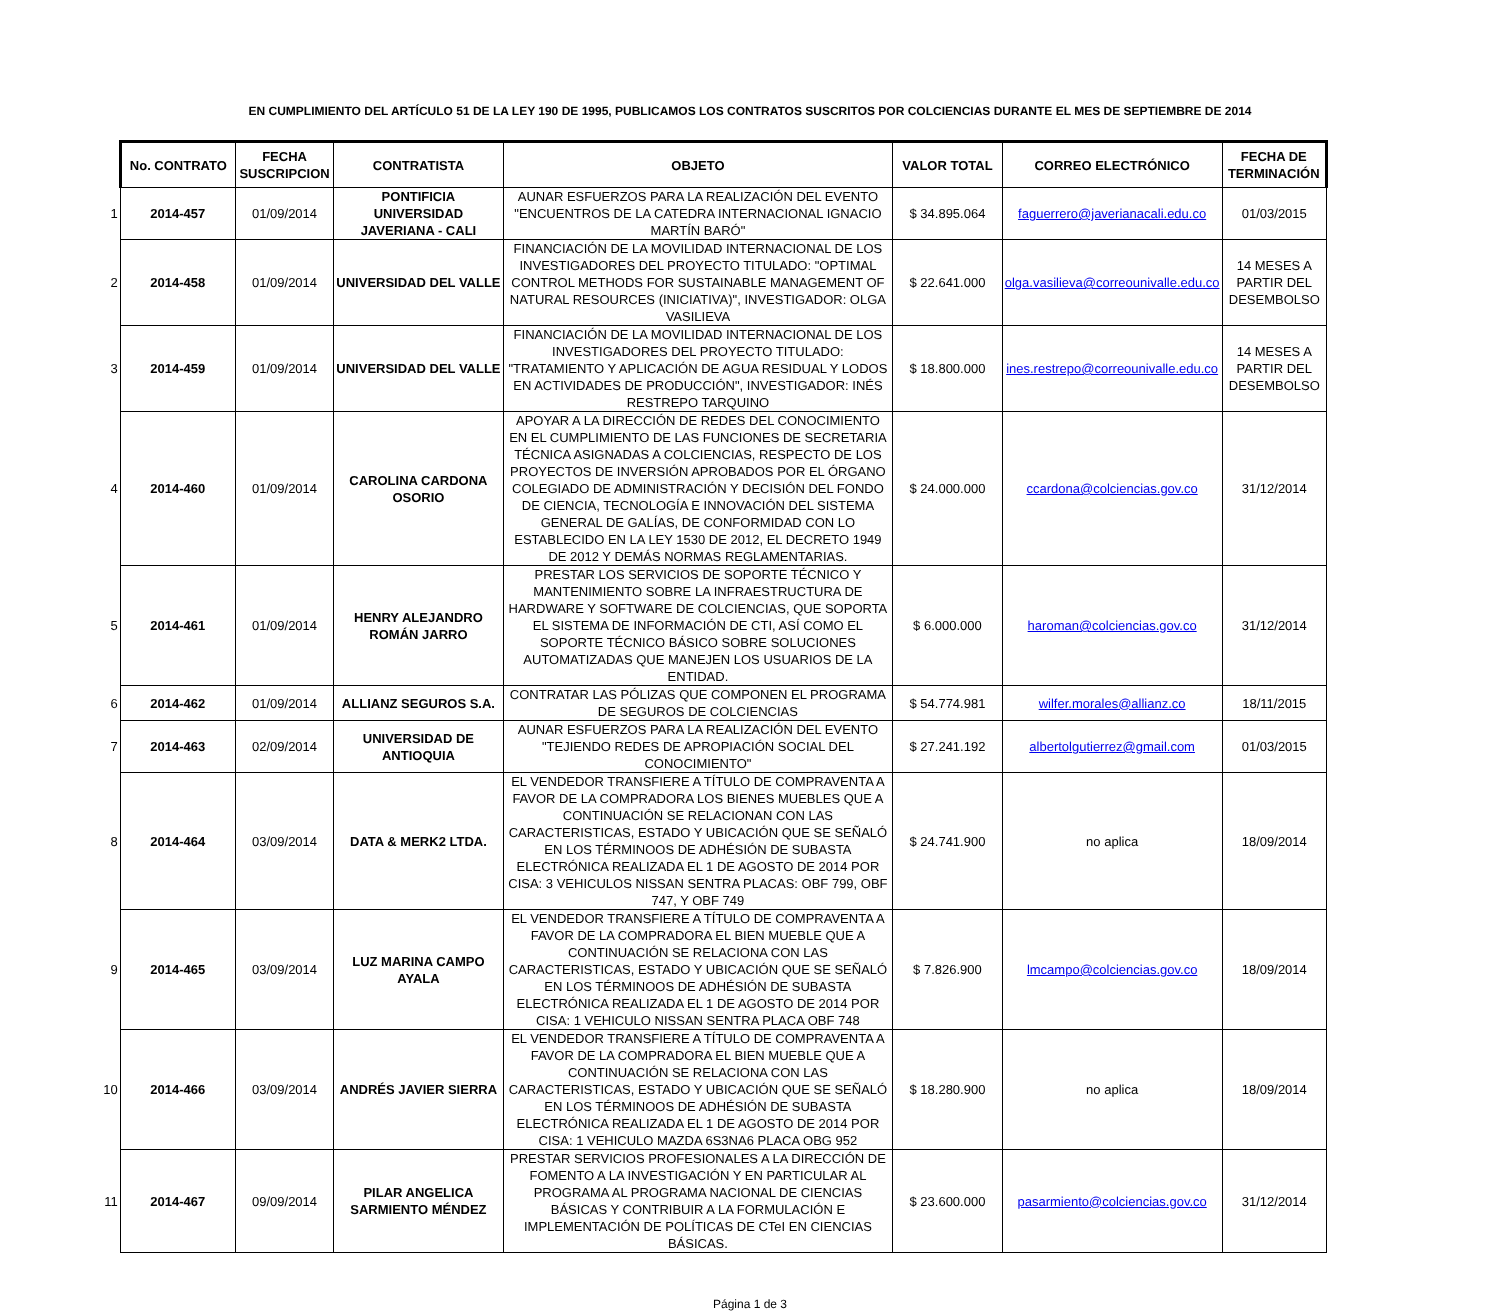EN CUMPLIMIENTO DEL ARTÍCULO 51 DE LA LEY 190 DE 1995, PUBLICAMOS LOS CONTRATOS SUSCRITOS POR COLCIENCIAS DURANTE EL MES DE SEPTIEMBRE DE 2014
| | No. CONTRATO | FECHA SUSCRIPCION | CONTRATISTA | OBJETO | VALOR TOTAL | CORREO ELECTRÓNICO | FECHA DE TERMINACIÓN |
| --- | --- | --- | --- | --- | --- | --- | --- |
| 1 | 2014-457 | 01/09/2014 | PONTIFICIA UNIVERSIDAD JAVERIANA - CALI | AUNAR ESFUERZOS PARA LA REALIZACIÓN DEL EVENTO "ENCUENTROS DE LA CATEDRA INTERNACIONAL IGNACIO MARTÍN BARÓ" | $ 34.895.064 | faguerrero@javerianacali.edu.co | 01/03/2015 |
| 2 | 2014-458 | 01/09/2014 | UNIVERSIDAD DEL VALLE | FINANCIACIÓN DE LA MOVILIDAD INTERNACIONAL DE LOS INVESTIGADORES DEL PROYECTO TITULADO: "OPTIMAL CONTROL METHODS FOR SUSTAINABLE MANAGEMENT OF NATURAL RESOURCES (INICIATIVA)", INVESTIGADOR: OLGA VASILIEVA | $ 22.641.000 | olga.vasilieva@correounivalle.edu.co | 14 MESES A PARTIR DEL DESEMBOLSO |
| 3 | 2014-459 | 01/09/2014 | UNIVERSIDAD DEL VALLE | FINANCIACIÓN DE LA MOVILIDAD INTERNACIONAL DE LOS INVESTIGADORES DEL PROYECTO TITULADO: "TRATAMIENTO Y APLICACIÓN DE AGUA RESIDUAL Y LODOS EN ACTIVIDADES DE PRODUCCIÓN", INVESTIGADOR: INÉS RESTREPO TARQUINO | $ 18.800.000 | ines.restrepo@correounivalle.edu.co | 14 MESES A PARTIR DEL DESEMBOLSO |
| 4 | 2014-460 | 01/09/2014 | CAROLINA CARDONA OSORIO | APOYAR A LA DIRECCIÓN DE REDES DEL CONOCIMIENTO EN EL CUMPLIMIENTO DE LAS FUNCIONES DE SECRETARIA TÉCNICA ASIGNADAS A COLCIENCIAS, RESPECTO DE LOS PROYECTOS DE INVERSIÓN APROBADOS POR EL ÓRGANO COLEGIADO DE ADMINISTRACIÓN Y DECISIÓN DEL FONDO DE CIENCIA, TECNOLOGÍA E INNOVACIÓN DEL SISTEMA GENERAL DE GALÍAS, DE CONFORMIDAD CON LO ESTABLECIDO EN LA LEY 1530 DE 2012, EL DECRETO 1949 DE 2012 Y DEMÁS NORMAS REGLAMENTARIAS. | $ 24.000.000 | ccardona@colciencias.gov.co | 31/12/2014 |
| 5 | 2014-461 | 01/09/2014 | HENRY ALEJANDRO ROMÁN JARRO | PRESTAR LOS SERVICIOS DE SOPORTE TÉCNICO Y MANTENIMIENTO SOBRE LA INFRAESTRUCTURA DE HARDWARE Y SOFTWARE DE COLCIENCIAS, QUE SOPORTA EL SISTEMA DE INFORMACIÓN DE CTI, ASÍ COMO EL SOPORTE TÉCNICO BÁSICO SOBRE SOLUCIONES AUTOMATIZADAS QUE MANEJEN LOS USUARIOS DE LA ENTIDAD. | $ 6.000.000 | haroman@colciencias.gov.co | 31/12/2014 |
| 6 | 2014-462 | 01/09/2014 | ALLIANZ SEGUROS S.A. | CONTRATAR LAS PÓLIZAS QUE COMPONEN EL PROGRAMA DE SEGUROS DE COLCIENCIAS | $ 54.774.981 | wilfer.morales@allianz.co | 18/11/2015 |
| 7 | 2014-463 | 02/09/2014 | UNIVERSIDAD DE ANTIOQUIA | AUNAR ESFUERZOS PARA LA REALIZACIÓN DEL EVENTO "TEJIENDO REDES DE APROPIACIÓN SOCIAL DEL CONOCIMIENTO" | $ 27.241.192 | albertolgutierrez@gmail.com | 01/03/2015 |
| 8 | 2014-464 | 03/09/2014 | DATA & MERK2 LTDA. | EL VENDEDOR TRANSFIERE A TÍTULO DE COMPRAVENTA A FAVOR DE LA COMPRADORA LOS BIENES MUEBLES QUE A CONTINUACIÓN SE RELACIONAN CON LAS CARACTERISTICAS, ESTADO Y UBICACIÓN QUE SE SEÑALÓ EN LOS TÉRMINOOS DE ADHÉSIÓN DE SUBASTA ELECTRÓNICA REALIZADA EL 1 DE AGOSTO DE 2014 POR CISA: 3 VEHICULOS NISSAN SENTRA PLACAS: OBF 799, OBF 747, Y OBF 749 | $ 24.741.900 | no aplica | 18/09/2014 |
| 9 | 2014-465 | 03/09/2014 | LUZ MARINA CAMPO AYALA | EL VENDEDOR TRANSFIERE A TÍTULO DE COMPRAVENTA A FAVOR DE LA COMPRADORA EL BIEN MUEBLE QUE A CONTINUACIÓN SE RELACIONA CON LAS CARACTERISTICAS, ESTADO Y UBICACIÓN QUE SE SEÑALÓ EN LOS TÉRMINOOS DE ADHÉSIÓN DE SUBASTA ELECTRÓNICA REALIZADA EL 1 DE AGOSTO DE 2014 POR CISA: 1 VEHICULO NISSAN SENTRA PLACA OBF 748 | $ 7.826.900 | lmcampo@colciencias.gov.co | 18/09/2014 |
| 10 | 2014-466 | 03/09/2014 | ANDRÉS JAVIER SIERRA | EL VENDEDOR TRANSFIERE A TÍTULO DE COMPRAVENTA A FAVOR DE LA COMPRADORA EL BIEN MUEBLE QUE A CONTINUACIÓN SE RELACIONA CON LAS CARACTERISTICAS, ESTADO Y UBICACIÓN QUE SE SEÑALÓ EN LOS TÉRMINOOS DE ADHÉSIÓN DE SUBASTA ELECTRÓNICA REALIZADA EL 1 DE AGOSTO DE 2014 POR CISA: 1 VEHICULO MAZDA 6S3NA6 PLACA OBG 952 | $ 18.280.900 | no aplica | 18/09/2014 |
| 11 | 2014-467 | 09/09/2014 | PILAR ANGELICA SARMIENTO MÉNDEZ | PRESTAR SERVICIOS PROFESIONALES A LA DIRECCIÓN DE FOMENTO A LA INVESTIGACIÓN Y EN PARTICULAR AL PROGRAMA AL PROGRAMA NACIONAL DE CIENCIAS BÁSICAS Y CONTRIBUIR A LA FORMULACIÓN E IMPLEMENTACIÓN DE POLÍTICAS DE CTeI EN CIENCIAS BÁSICAS. | $ 23.600.000 | pasarmiento@colciencias.gov.co | 31/12/2014 |
Página 1 de 3